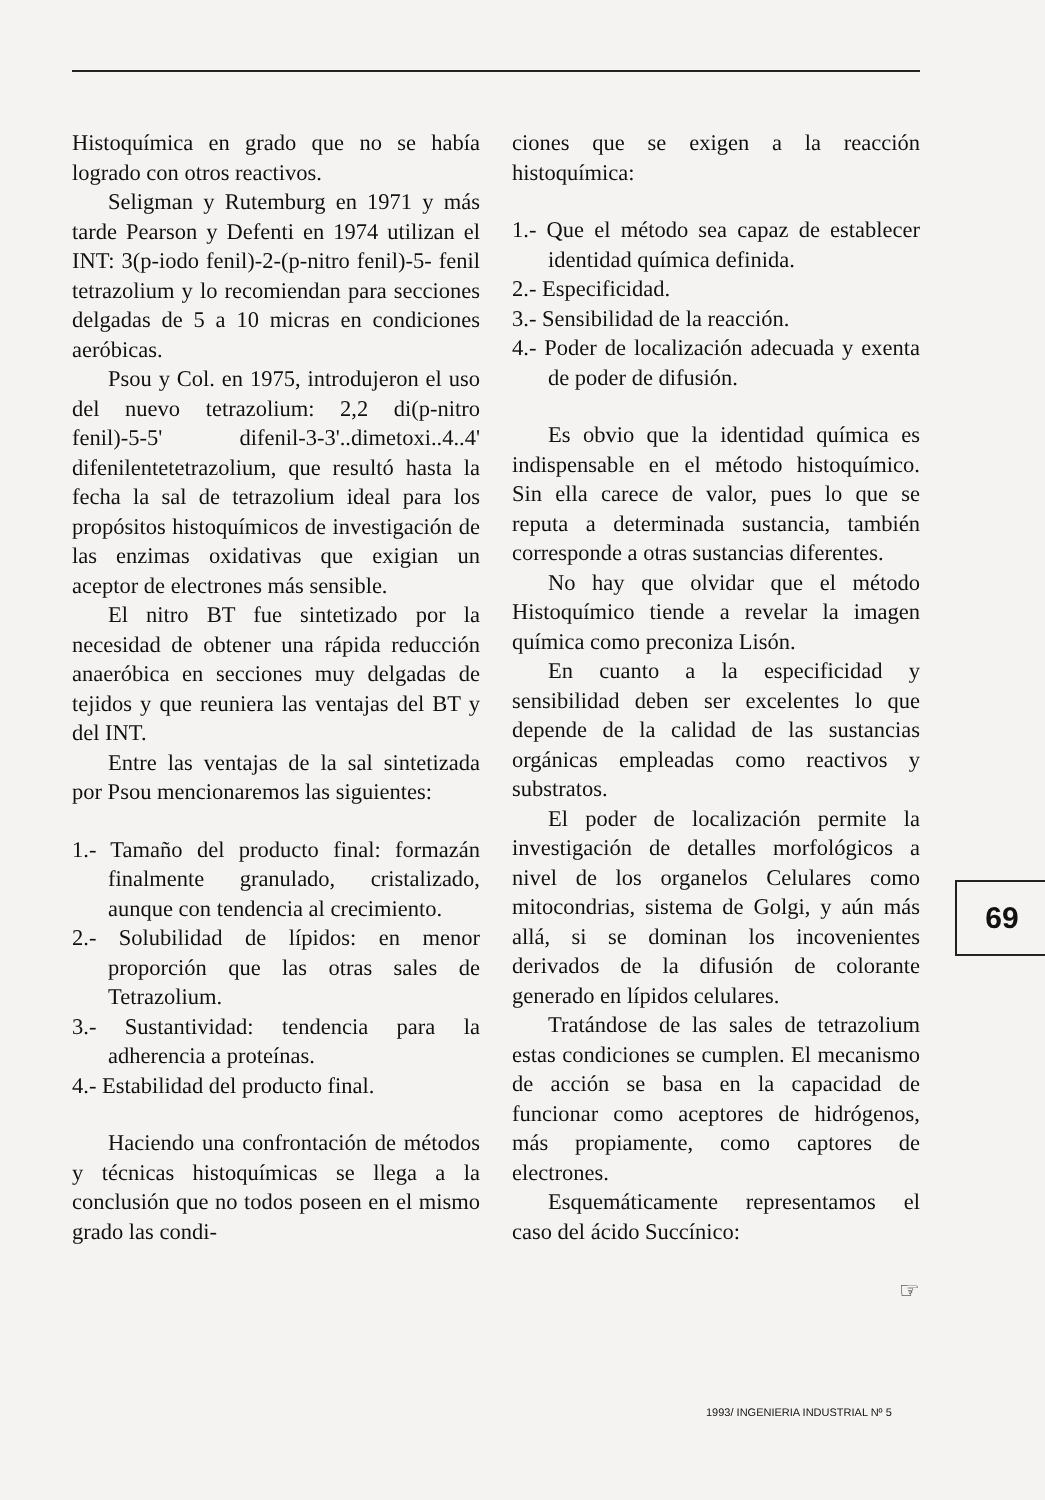Histoquímica en grado que no se había logrado con otros reactivos.
Seligman y Rutemburg en 1971 y más tarde Pearson y Defenti en 1974 utilizan el INT: 3(p-iodo fenil)-2-(p-nitro fenil)-5- fenil tetrazolium y lo recomiendan para secciones delgadas de 5 a 10 micras en condiciones aeróbicas.
Psou y Col. en 1975, introdujeron el uso del nuevo tetrazolium: 2,2 di(p-nitro fenil)-5-5' difenil-3-3'..dimetoxi..4..4' difenilentetetrazolium, que resultó hasta la fecha la sal de tetrazolium ideal para los propósitos histoquímicos de investigación de las enzimas oxidativas que exigian un aceptor de electrones más sensible.
El nitro BT fue sintetizado por la necesidad de obtener una rápida reducción anaeróbica en secciones muy delgadas de tejidos y que reuniera las ventajas del BT y del INT.
Entre las ventajas de la sal sintetizada por Psou mencionaremos las siguientes:
1.- Tamaño del producto final: formazán finalmente granulado, cristalizado, aunque con tendencia al crecimiento.
2.- Solubilidad de lípidos: en menor proporción que las otras sales de Tetrazolium.
3.- Sustantividad: tendencia para la adherencia a proteínas.
4.- Estabilidad del producto final.
Haciendo una confrontación de métodos y técnicas histoquímicas se llega a la conclusión que no todos poseen en el mismo grado las condi-
ciones que se exigen a la reacción histoquímica:
1.- Que el método sea capaz de establecer identidad química definida.
2.- Especificidad.
3.- Sensibilidad de la reacción.
4.- Poder de localización adecuada y exenta de poder de difusión.
Es obvio que la identidad química es indispensable en el método histoquímico. Sin ella carece de valor, pues lo que se reputa a determinada sustancia, también corresponde a otras sustancias diferentes.
No hay que olvidar que el método Histoquímico tiende a revelar la imagen química como preconiza Lisón.
En cuanto a la especificidad y sensibilidad deben ser excelentes lo que depende de la calidad de las sustancias orgánicas empleadas como reactivos y substratos.
El poder de localización permite la investigación de detalles morfológicos a nivel de los organelos Celulares como mitocondrias, sistema de Golgi, y aún más allá, si se dominan los incovenientes derivados de la difusión de colorante generado en lípidos celulares.
Tratándose de las sales de tetrazolium estas condiciones se cumplen. El mecanismo de acción se basa en la capacidad de funcionar como aceptores de hidrógenos, más propiamente, como captores de electrones.
Esquemáticamente representamos el caso del ácido Succínico:
☞
69
1993/ INGENIERIA INDUSTRIAL Nº 5